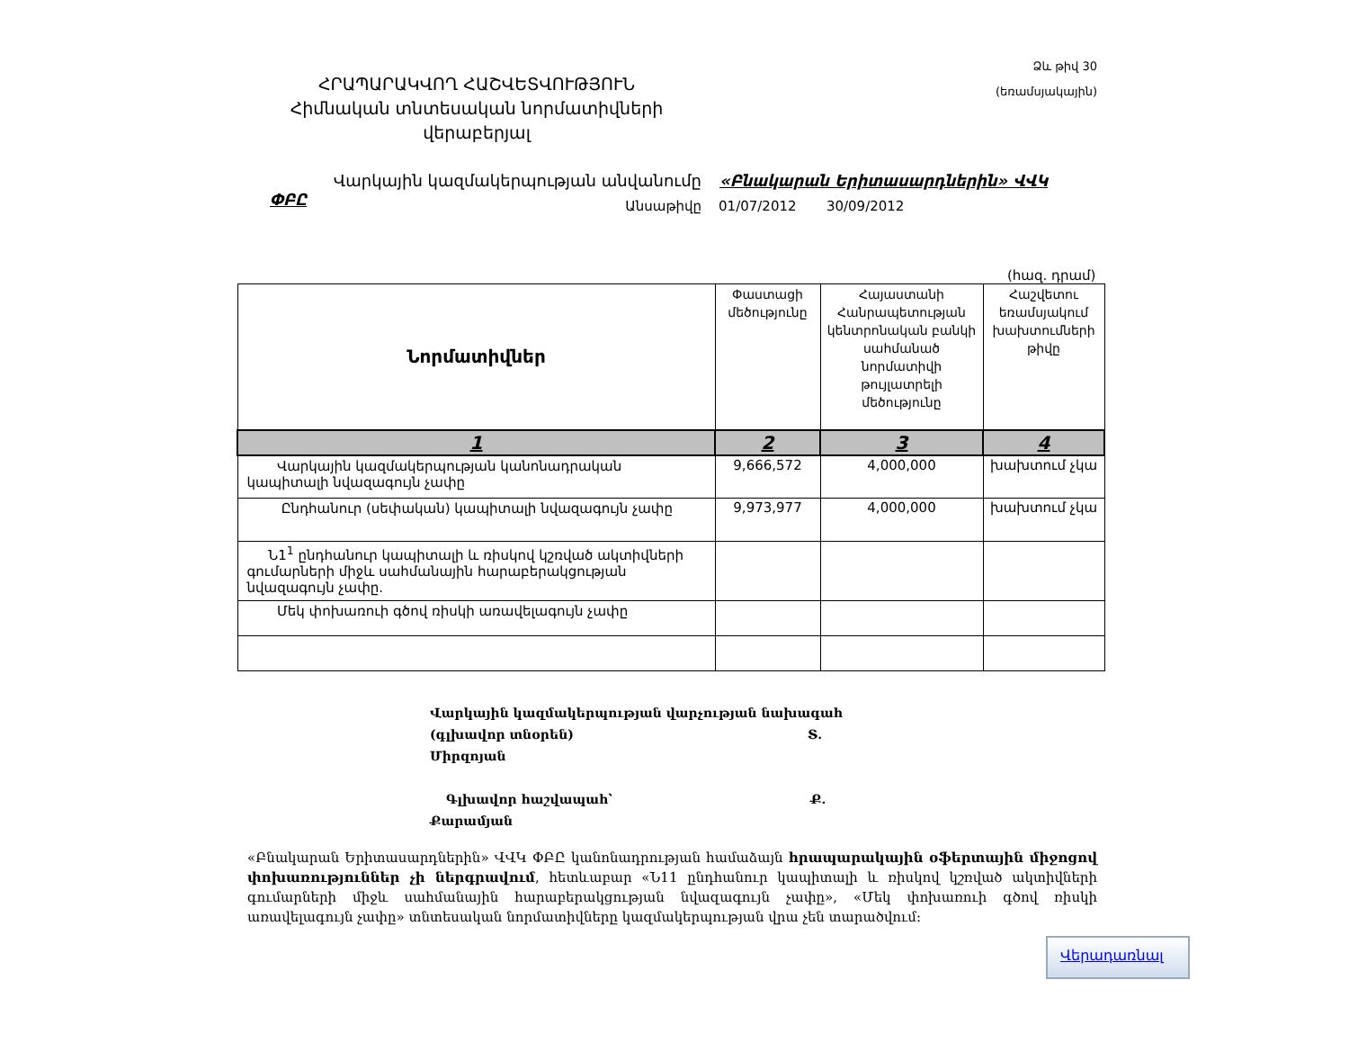Ձև թիվ 30
(եռամսյակային)
ՀՐԱՊԱՐԱԿՎՈՂ ՀԱՇՎԵՏՎՈՒԹՅՈՒՆ
Հիմնական տնտեսական նորմատիվների վերաբերյալ
Վարկային կազմակերպության անվանումը «Բնակարան Երիտասարդներին» ՎՎԿ ՓԲԸ
Անսաթիվը 01/07/2012 30/09/2012
(հազ. դրամ)
| Նորմատիվներ | Փաստացի մեծությունը | Հայաստանի Հանրապետության կենտրոնական բանկի սահմանած նորմատիվի թույլատրելի մեծությունը | Հաշվետու եռամսյակում խախտումների թիվը |
| --- | --- | --- | --- |
| 1 | 2 | 3 | 4 |
| Վարկային կազմակերպության կանոնադրական կապիտալի նվազագույն չափը | 9,666,572 | 4,000,000 | խախտում չկա |
| Ընդհանուր (սեփական) կապիտալի նվազագույն չափը | 9,973,977 | 4,000,000 | խախտում չկա |
| Ն1<sup>1</sup> ընդհանուր կապիտալի և ռիսկով կշռված ակտիվների գումարների միջև սահմանային հարաբերակցության նվազագույն չափը. | | | |
| Մեկ փոխառուի գծով ռիսկի առավելագույն չափը | | | |
Վարկային կազմակերպության վարչության նախագահ
(գլխավոր տնօրեն) Տ. Միրզոյան
Գլխավոր հաշվապահ՝ Ք. Քարամյան
«Բնակարան Երիտասարդներին» ՎՎԿ ՓԲԸ կանոնադրության համաձայն հրապարակային օֆերտային միջոցով փոխառություններ չի ներգրավում, հետևաբար «Ն11 ընդհանուր կապիտալի և ռիսկով կշռված ակտիվների գումարների միջև սահմանային հարաբերակցության նվազագույն չափը», «Մեկ փոխառուի գծով ռիսկի առավելագույն չափը» տնտեսական նորմատիվները կազմակերպության վրա չեն տարածվում:
Վերադառնալ